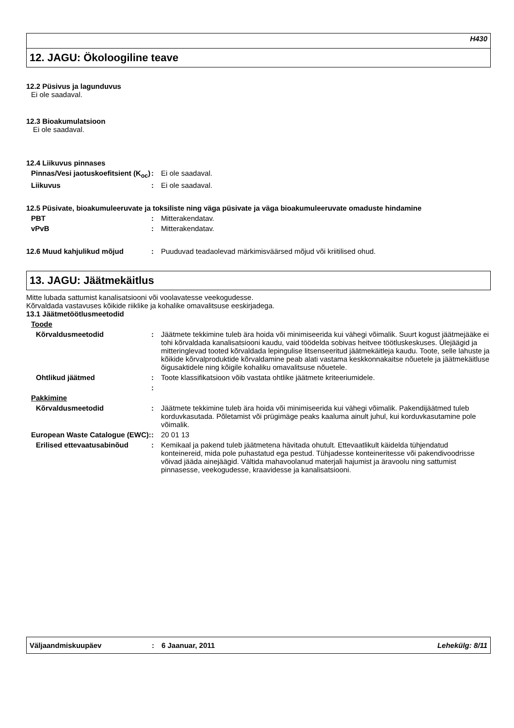H430
12. JAGU: Ökoloogiline teave
12.2 Püsivus ja lagunduvus
Ei ole saadaval.
12.3 Bioakumulatsioon
Ei ole saadaval.
12.4 Liikuvus pinnases
Pinnas/Vesi jaotuskoefitsient (K<sub>oc</sub>)
: Ei ole saadaval.
Liikuvus : Ei ole saadaval.
12.5 Püsivate, bioakumuleeruvate ja toksiliste ning väga püsivate ja väga bioakumuleeruvate omaduste hindamine
PBT : Mitterakendatav.
vPvB : Mitterakendatav.
12.6 Muud kahjulikud mõjud : Puuduvad teadaolevad märkimisväärsed mõjud või kriitilised ohud.
13. JAGU: Jäätmekäitlus
Mitte lubada sattumist kanalisatsiooni või voolavatesse veekogudesse.
Kõrvaldada vastavuses kõikide riiklike ja kohalike omavalitsuse eeskirjadega.
13.1 Jäätmetöötlusmeetodid
Toode
Kõrvaldusmeetodid : Jäätmete tekkimine tuleb ära hoida või minimiseerida kui vähegi võimalik. Suurt kogust jäätmejääke ei tohi kõrvaldada kanalisatsiooni kaudu, vaid töödelda sobivas heitvee töötluskeskuses. Ülejäägid ja mitteringlevad tooted kõrvaldada lepingulise litsenseeritud jäätmekäitleja kaudu. Toote, selle lahuste ja kõikide kõrvalproduktide kõrvaldamine peab alati vastama keskkonnakaitse nõuetele ja jäätmekäitluse õigusaktidele ning kõigile kohaliku omavalitsuse nõuetele.
Ohtlikud jäätmed : Toote klassifikatsioon võib vastata ohtlike jäätmete kriteeriumidele.
:
Pakkimine
Kõrvaldusmeetodid : Jäätmete tekkimine tuleb ära hoida või minimiseerida kui vähegi võimalik. Pakendijäätmed tuleb korduvkasutada. Põletamist või prügimäge peaks kaaluma ainult juhul, kui korduvkasutamine pole võimalik.
European Waste Catalogue (EWC):
: 20 01 13
Erilised ettevaatusabinõud : Kemikaal ja pakend tuleb jäätmetena hävitada ohutult. Ettevaatlikult käidelda tühjendatud konteinereid, mida pole puhastatud ega pestud. Tühjadesse konteineritesse või pakendivoodrisse võivad jääda ainejäägid. Vältida mahavoolanud materjali hajumist ja äravoolu ning sattumist pinnasesse, veekogudesse, kraavidesse ja kanalisatsiooni.
Väljaandmiskuupäev : 6 Jaanuar, 2011 Lehekülg: 8/11